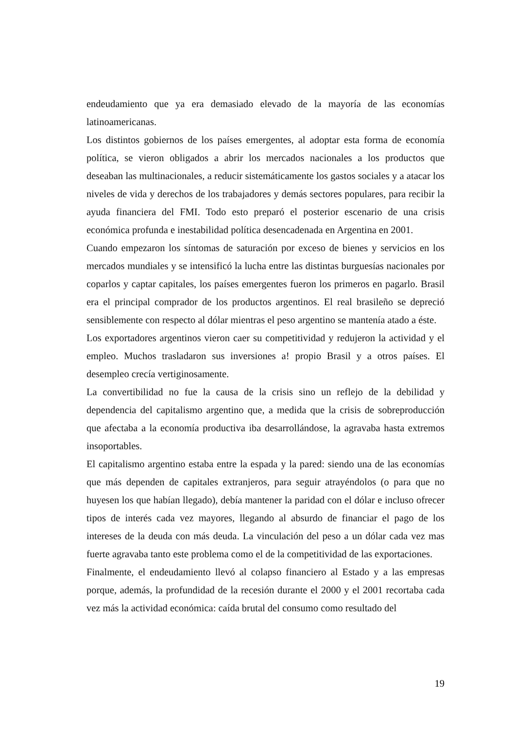endeudamiento que ya era demasiado elevado de la mayoría de las economías latinoamericanas.
Los distintos gobiernos de los países emergentes, al adoptar esta forma de economía política, se vieron obligados a abrir los mercados nacionales a los productos que deseaban las multinacionales, a reducir sistemáticamente los gastos sociales y a atacar los niveles de vida y derechos de los trabajadores y demás sectores populares, para recibir la ayuda financiera del FMI. Todo esto preparó el posterior escenario de una crisis económica profunda e inestabilidad política desencadenada en Argentina en 2001.
Cuando empezaron los síntomas de saturación por exceso de bienes y servicios en los mercados mundiales y se intensificó la lucha entre las distintas burguesías nacionales por coparlos y captar capitales, los países emergentes fueron los primeros en pagarlo. Brasil era el principal comprador de los productos argentinos. El real brasileño se depreció sensiblemente con respecto al dólar mientras el peso argentino se mantenía atado a éste.
Los exportadores argentinos vieron caer su competitividad y redujeron la actividad y el empleo. Muchos trasladaron sus inversiones a! propio Brasil y a otros países. El desempleo crecía vertiginosamente.
La convertibilidad no fue la causa de la crisis sino un reflejo de la debilidad y dependencia del capitalismo argentino que, a medida que la crisis de sobreproducción que afectaba a la economía productiva iba desarrollándose, la agravaba hasta extremos insoportables.
El capitalismo argentino estaba entre la espada y la pared: siendo una de las economías que más dependen de capitales extranjeros, para seguir atrayéndolos (o para que no huyesen los que habían llegado), debía mantener la paridad con el dólar e incluso ofrecer tipos de interés cada vez mayores, llegando al absurdo de financiar el pago de los intereses de la deuda con más deuda. La vinculación del peso a un dólar cada vez mas fuerte agravaba tanto este problema como el de la competitividad de las exportaciones.
Finalmente, el endeudamiento llevó al colapso financiero al Estado y a las empresas porque, además, la profundidad de la recesión durante el 2000 y el 2001 recortaba cada vez más la actividad económica: caída brutal del consumo como resultado del
19